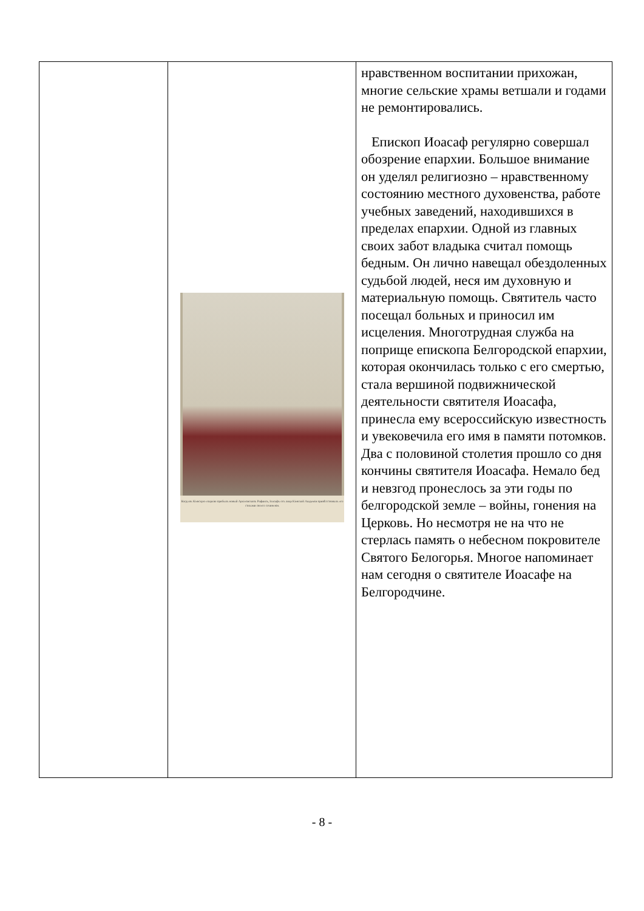| | Когда въ Кіевскую епархію прибылъ новый Архіепископъ Рафаилъ, Іоасафъ отъ лица Кіевской Академіи привѣтствовалъ его стихами своего сочиненія. | нравственном воспитании прихожан, многие сельские храмы ветшали и годами не ремонтировались. Епископ Иоасаф регулярно совершал обозрение епархии. Большое внимание он уделял религиозно – нравственному состоянию местного духовенства, работе учебных заведений, находившихся в пределах епархии. Одной из главных своих забот владыка считал помощь бедным. Он лично навещал обездоленных судьбой людей, неся им духовную и материальную помощь. Святитель часто посещал больных и приносил им исцеления. Многотрудная служба на поприще епископа Белгородской епархии, которая окончилась только с его смертью, стала вершиной подвижнической деятельности святителя Иоасафа, принесла ему всероссийскую известность и увековечила его имя в памяти потомков. Два с половиной столетия прошло со дня кончины святителя Иоасафа. Немало бед и невзгод пронеслось за эти годы по белгородской земле – войны, гонения на Церковь. Но несмотря не на что не стерлась память о небесном покровителе Святого Белогорья. Многое напоминает нам сегодня о святителе Иоасафе на Белгородчине. |
- 8 -